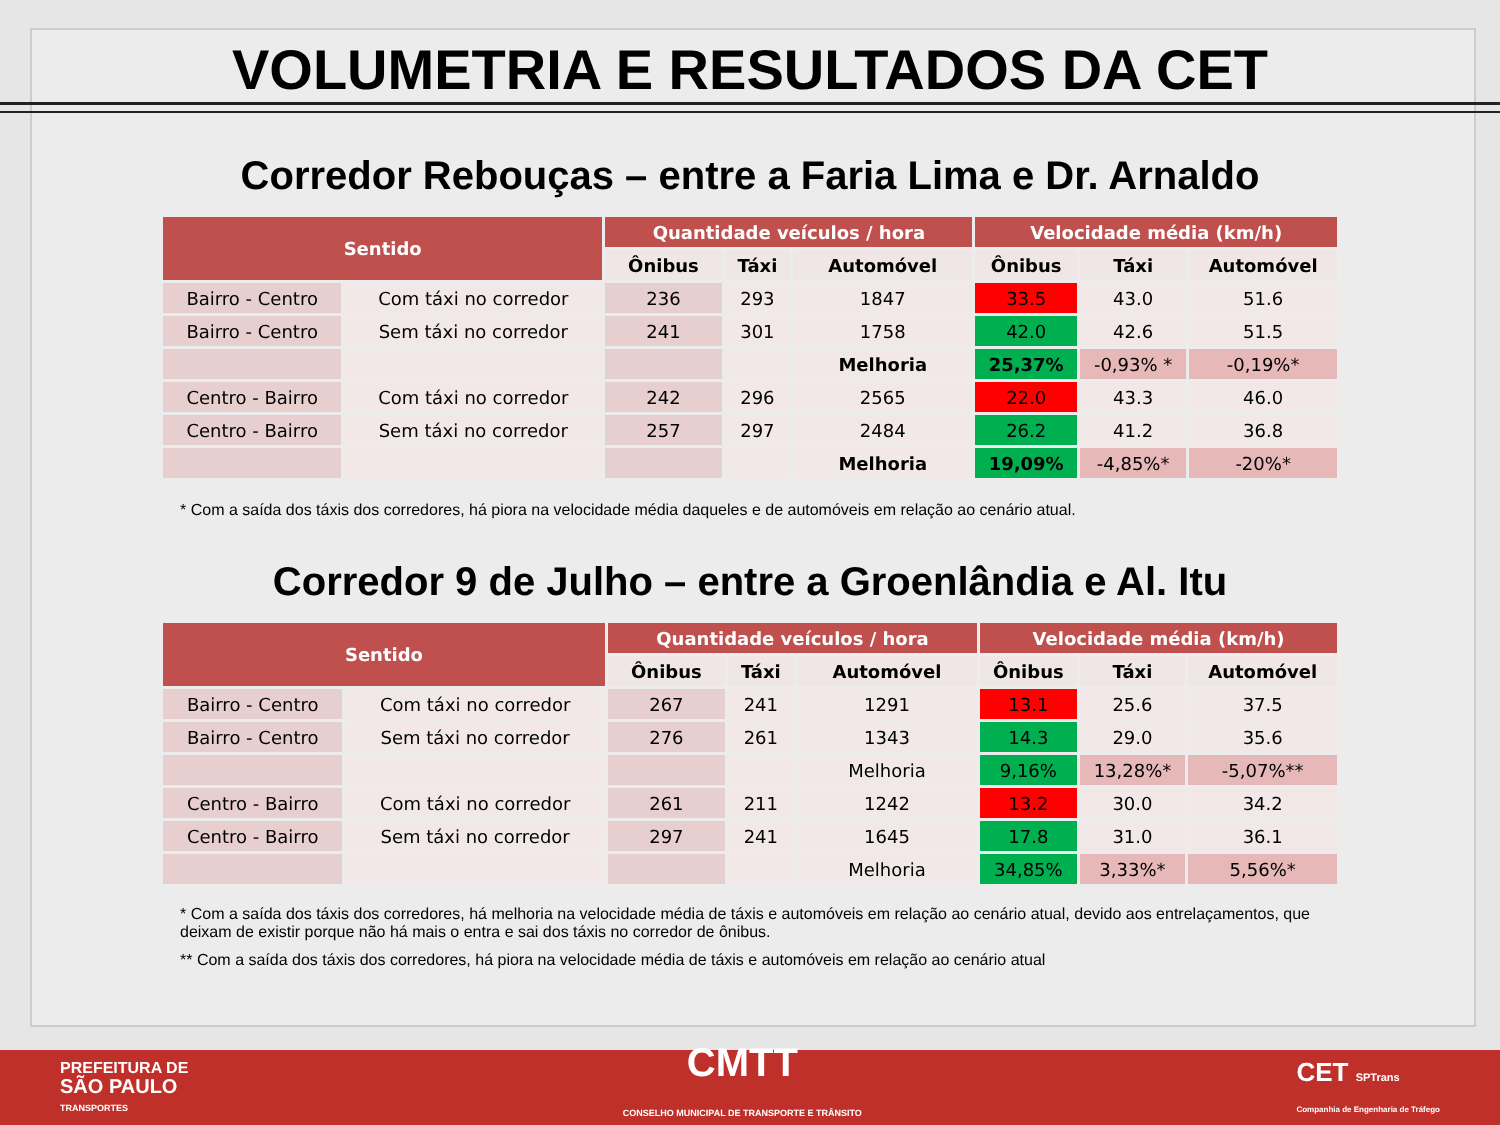VOLUMETRIA E RESULTADOS DA CET
Corredor Rebouças – entre a Faria Lima e Dr. Arnaldo
| Sentido | | Quantidade veículos / hora | | | Velocidade média (km/h) | | |
| --- | --- | --- | --- | --- | --- | --- | --- |
| | | Ônibus | Táxi | Automóvel | Ônibus | Táxi | Automóvel |
| Bairro - Centro | Com táxi no corredor | 236 | 293 | 1847 | 33.5 | 43.0 | 51.6 |
| Bairro - Centro | Sem táxi no corredor | 241 | 301 | 1758 | 42.0 | 42.6 | 51.5 |
| | | | | Melhoria | 25,37% | -0,93% * | -0,19%* |
| Centro - Bairro | Com táxi no corredor | 242 | 296 | 2565 | 22.0 | 43.3 | 46.0 |
| Centro - Bairro | Sem táxi no corredor | 257 | 297 | 2484 | 26.2 | 41.2 | 36.8 |
| | | | | Melhoria | 19,09% | -4,85%* | -20%* |
* Com a saída dos táxis dos corredores, há piora na velocidade média daqueles e de automóveis em relação ao cenário atual.
Corredor 9 de Julho – entre a Groenlândia e Al. Itu
| Sentido | | Quantidade veículos / hora | | | Velocidade média (km/h) | | |
| --- | --- | --- | --- | --- | --- | --- | --- |
| | | Ônibus | Táxi | Automóvel | Ônibus | Táxi | Automóvel |
| Bairro - Centro | Com táxi no corredor | 267 | 241 | 1291 | 13.1 | 25.6 | 37.5 |
| Bairro - Centro | Sem táxi no corredor | 276 | 261 | 1343 | 14.3 | 29.0 | 35.6 |
| | | | | Melhoria | 9,16% | 13,28%* | -5,07%** |
| Centro - Bairro | Com táxi no corredor | 261 | 211 | 1242 | 13.2 | 30.0 | 34.2 |
| Centro - Bairro | Sem táxi no corredor | 297 | 241 | 1645 | 17.8 | 31.0 | 36.1 |
| | | | | Melhoria | 34,85% | 3,33%* | 5,56%* |
* Com a saída dos táxis dos corredores, há melhoria na velocidade média de táxis e automóveis em relação ao cenário atual, devido aos entrelaçamentos, que deixam de existir porque não há mais o entra e sai dos táxis no corredor de ônibus.
** Com a saída dos táxis dos corredores, há piora na velocidade média de táxis e automóveis em relação ao cenário atual
PREFEITURA DE
SÃO PAULO
TRANSPORTES
CMTT
CONSELHO MUNICIPAL DE TRANSPORTE E TRÂNSITO
CET SPTrans
Companhia de Engenharia de Tráfego